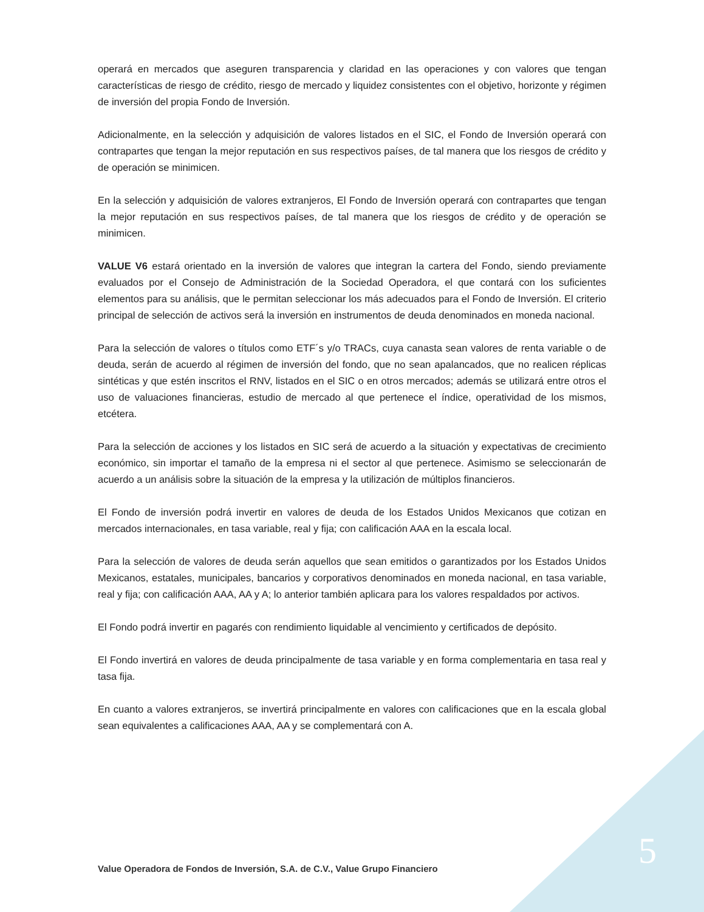operará en mercados que aseguren transparencia y claridad en las operaciones y con valores que tengan características de riesgo de crédito, riesgo de mercado y liquidez consistentes con el objetivo, horizonte y régimen de inversión del propia Fondo de Inversión.
Adicionalmente, en la selección y adquisición de valores listados en el SIC, el Fondo de Inversión operará con contrapartes que tengan la mejor reputación en sus respectivos países, de tal manera que los riesgos de crédito y de operación se minimicen.
En la selección y adquisición de valores extranjeros, El Fondo de Inversión operará con contrapartes que tengan la mejor reputación en sus respectivos países, de tal manera que los riesgos de crédito y de operación se minimicen.
VALUE V6 estará orientado en la inversión de valores que integran la cartera del Fondo, siendo previamente evaluados por el Consejo de Administración de la Sociedad Operadora, el que contará con los suficientes elementos para su análisis, que le permitan seleccionar los más adecuados para el Fondo de Inversión. El criterio principal de selección de activos será la inversión en instrumentos de deuda denominados en moneda nacional.
Para la selección de valores o títulos como ETF´s y/o TRACs, cuya canasta sean valores de renta variable o de deuda, serán de acuerdo al régimen de inversión del fondo, que no sean apalancados, que no realicen réplicas sintéticas y que estén inscritos el RNV, listados en el SIC o en otros mercados; además se utilizará entre otros el uso de valuaciones financieras, estudio de mercado al que pertenece el índice, operatividad de los mismos, etcétera.
Para la selección de acciones y los listados en SIC será de acuerdo a la situación y expectativas de crecimiento económico, sin importar el tamaño de la empresa ni el sector al que pertenece. Asimismo se seleccionarán de acuerdo a un análisis sobre la situación de la empresa y la utilización de múltiplos financieros.
El Fondo de inversión podrá invertir en valores de deuda de los Estados Unidos Mexicanos que cotizan en mercados internacionales, en tasa variable, real y fija; con calificación AAA en la escala local.
Para la selección de valores de deuda serán aquellos que sean emitidos o garantizados por los Estados Unidos Mexicanos, estatales, municipales, bancarios y corporativos denominados en moneda nacional, en tasa variable, real y fija; con calificación AAA, AA y A; lo anterior también aplicara para los valores respaldados por activos.
El Fondo podrá invertir en pagarés con rendimiento liquidable al vencimiento y certificados de depósito.
El Fondo invertirá en valores de deuda principalmente de tasa variable y en forma complementaria en tasa real y tasa fija.
En cuanto a valores extranjeros, se invertirá principalmente en valores con calificaciones que en la escala global sean equivalentes a calificaciones AAA, AA y se complementará con A.
Value Operadora de Fondos de Inversión, S.A. de C.V., Value Grupo Financiero
5